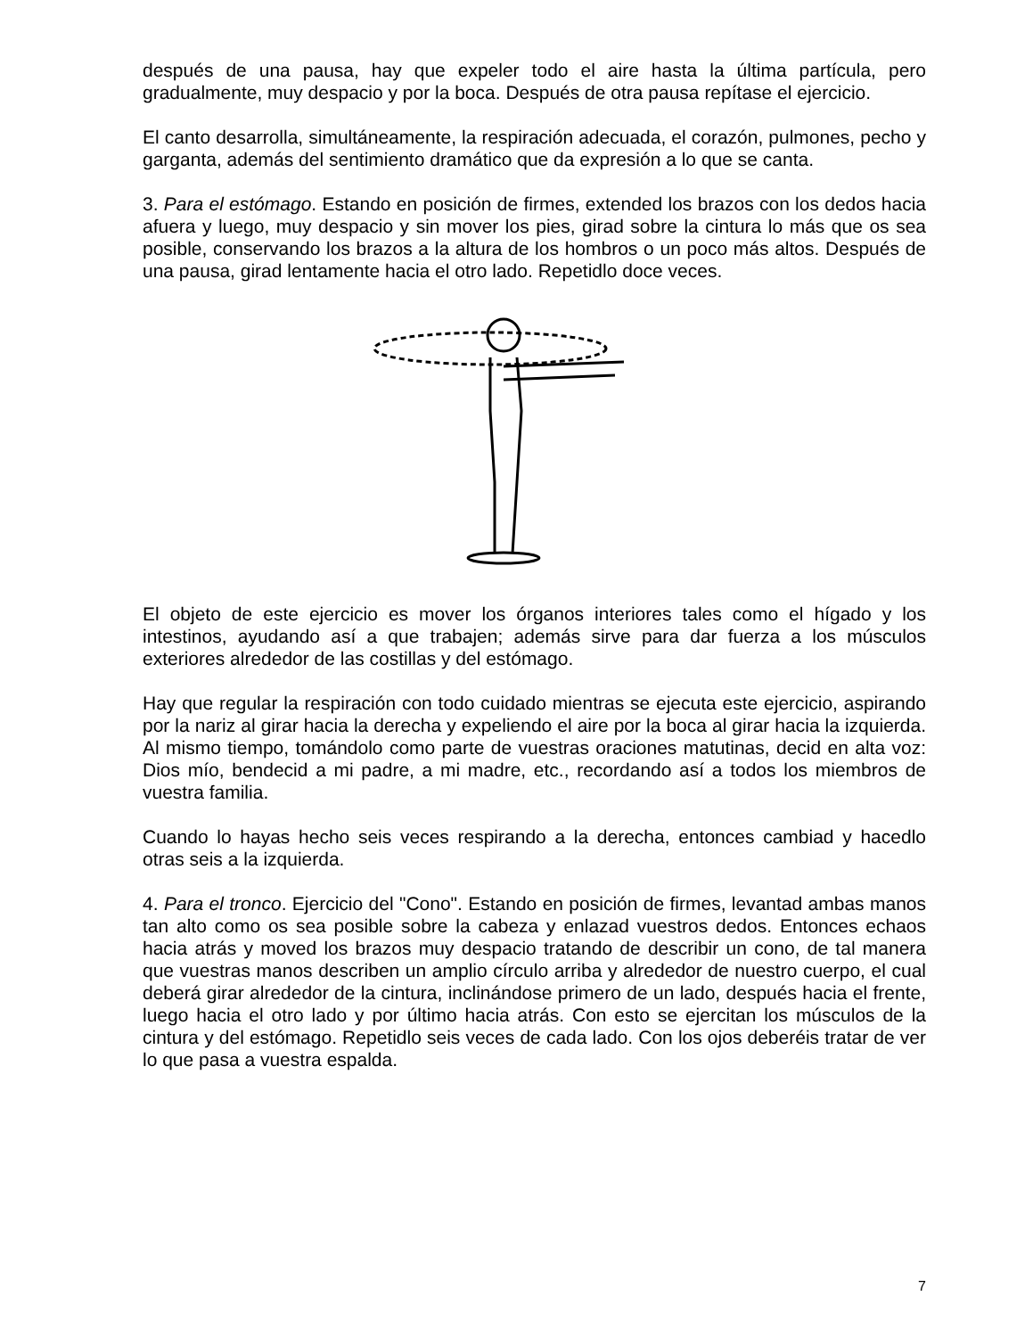después de una pausa, hay que expeler todo el aire hasta la última partícula, pero gradualmente, muy despacio y por la boca. Después de otra pausa repítase el ejercicio.
El canto desarrolla, simultáneamente, la respiración adecuada, el corazón, pulmones, pecho y garganta, además del sentimiento dramático que da expresión a lo que se canta.
3. Para el estómago. Estando en posición de firmes, extended los brazos con los dedos hacia afuera y luego, muy despacio y sin mover los pies, girad sobre la cintura lo más que os sea posible, conservando los brazos a la altura de los hombros o un poco más altos. Después de una pausa, girad lentamente hacia el otro lado. Repetidlo doce veces.
El objeto de este ejercicio es mover los órganos interiores tales como el hígado y los intestinos, ayudando así a que trabajen; además sirve para dar fuerza a los músculos exteriores alrededor de las costillas y del estómago.
Hay que regular la respiración con todo cuidado mientras se ejecuta este ejercicio, aspirando por la nariz al girar hacia la derecha y expeliendo el aire por la boca al girar hacia la izquierda. Al mismo tiempo, tomándolo como parte de vuestras oraciones matutinas, decid en alta voz: Dios mío, bendecid a mi padre, a mi madre, etc., recordando así a todos los miembros de vuestra familia.
Cuando lo hayas hecho seis veces respirando a la derecha, entonces cambiad y hacedlo otras seis a la izquierda.
4. Para el tronco. Ejercicio del "Cono". Estando en posición de firmes, levantad ambas manos tan alto como os sea posible sobre la cabeza y enlazad vuestros dedos. Entonces echaos hacia atrás y moved los brazos muy despacio tratando de describir un cono, de tal manera que vuestras manos describen un amplio círculo arriba y alrededor de nuestro cuerpo, el cual deberá girar alrededor de la cintura, inclinándose primero de un lado, después hacia el frente, luego hacia el otro lado y por último hacia atrás. Con esto se ejercitan los músculos de la cintura y del estómago. Repetidlo seis veces de cada lado. Con los ojos deberéis tratar de ver lo que pasa a vuestra espalda.
7